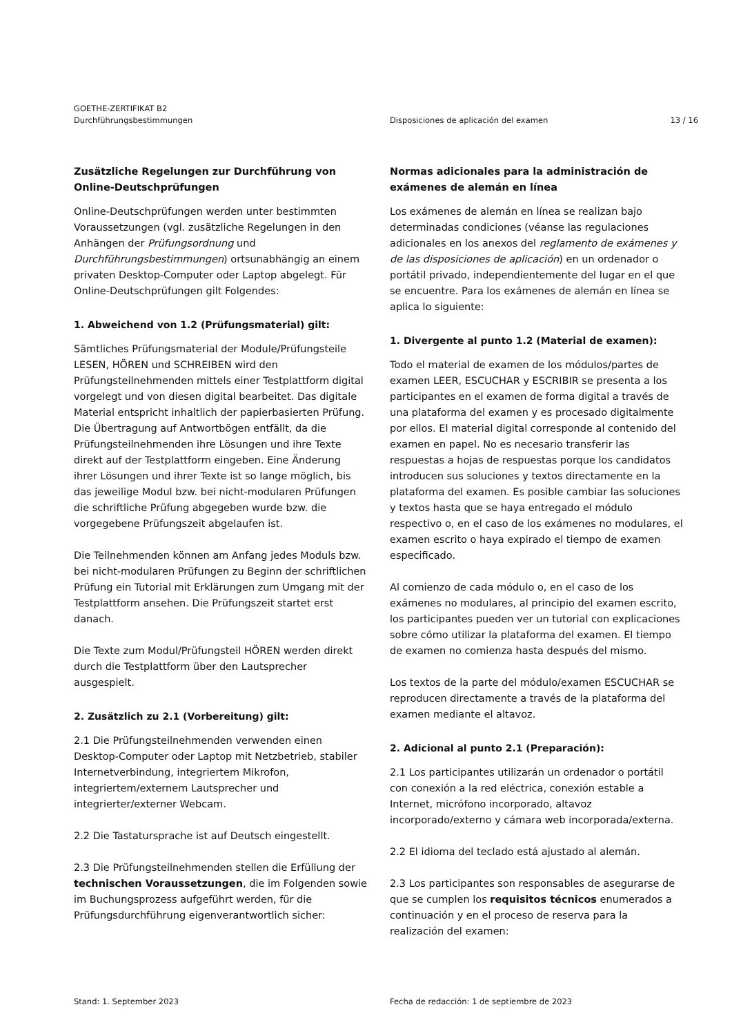GOETHE-ZERTIFIKAT B2
Durchführungsbestimmungen
Disposiciones de aplicación del examen
13 / 16
Zusätzliche Regelungen zur Durchführung von Online-Deutschprüfungen
Online-Deutschprüfungen werden unter bestimmten Voraussetzungen (vgl. zusätzliche Regelungen in den Anhängen der Prüfungsordnung und Durchführungsbestimmungen) ortsunabhängig an einem privaten Desktop-Computer oder Laptop abgelegt. Für Online-Deutschprüfungen gilt Folgendes:
1. Abweichend von 1.2 (Prüfungsmaterial) gilt:
Sämtliches Prüfungsmaterial der Module/Prüfungsteile LESEN, HÖREN und SCHREIBEN wird den Prüfungsteilnehmenden mittels einer Testplattform digital vorgelegt und von diesen digital bearbeitet. Das digitale Material entspricht inhaltlich der papierbasierten Prüfung. Die Übertragung auf Antwortbögen entfällt, da die Prüfungsteilnehmenden ihre Lösungen und ihre Texte direkt auf der Testplattform eingeben. Eine Änderung ihrer Lösungen und ihrer Texte ist so lange möglich, bis das jeweilige Modul bzw. bei nicht-modularen Prüfungen die schriftliche Prüfung abgegeben wurde bzw. die vorgegebene Prüfungszeit abgelaufen ist.
Die Teilnehmenden können am Anfang jedes Moduls bzw. bei nicht-modularen Prüfungen zu Beginn der schriftlichen Prüfung ein Tutorial mit Erklärungen zum Umgang mit der Testplattform ansehen. Die Prüfungszeit startet erst danach.
Die Texte zum Modul/Prüfungsteil HÖREN werden direkt durch die Testplattform über den Lautsprecher ausgespielt.
2. Zusätzlich zu 2.1 (Vorbereitung) gilt:
2.1 Die Prüfungsteilnehmenden verwenden einen Desktop-Computer oder Laptop mit Netzbetrieb, stabiler Internetverbindung, integriertem Mikrofon, integriertem/externem Lautsprecher und integrierter/externer Webcam.
2.2 Die Tastatursprache ist auf Deutsch eingestellt.
2.3 Die Prüfungsteilnehmenden stellen die Erfüllung der technischen Voraussetzungen, die im Folgenden sowie im Buchungsprozess aufgeführt werden, für die Prüfungsdurchführung eigenverantwortlich sicher:
Normas adicionales para la administración de exámenes de alemán en línea
Los exámenes de alemán en línea se realizan bajo determinadas condiciones (véanse las regulaciones adicionales en los anexos del reglamento de exámenes y de las disposiciones de aplicación) en un ordenador o portátil privado, independientemente del lugar en el que se encuentre. Para los exámenes de alemán en línea se aplica lo siguiente:
1. Divergente al punto 1.2 (Material de examen):
Todo el material de examen de los módulos/partes de examen LEER, ESCUCHAR y ESCRIBIR se presenta a los participantes en el examen de forma digital a través de una plataforma del examen y es procesado digitalmente por ellos. El material digital corresponde al contenido del examen en papel. No es necesario transferir las respuestas a hojas de respuestas porque los candidatos introducen sus soluciones y textos directamente en la plataforma del examen. Es posible cambiar las soluciones y textos hasta que se haya entregado el módulo respectivo o, en el caso de los exámenes no modulares, el examen escrito o haya expirado el tiempo de examen especificado.
Al comienzo de cada módulo o, en el caso de los exámenes no modulares, al principio del examen escrito, los participantes pueden ver un tutorial con explicaciones sobre cómo utilizar la plataforma del examen. El tiempo de examen no comienza hasta después del mismo.
Los textos de la parte del módulo/examen ESCUCHAR se reproducen directamente a través de la plataforma del examen mediante el altavoz.
2. Adicional al punto 2.1 (Preparación):
2.1 Los participantes utilizarán un ordenador o portátil con conexión a la red eléctrica, conexión estable a Internet, micrófono incorporado, altavoz incorporado/externo y cámara web incorporada/externa.
2.2 El idioma del teclado está ajustado al alemán.
2.3 Los participantes son responsables de asegurarse de que se cumplen los requisitos técnicos enumerados a continuación y en el proceso de reserva para la realización del examen:
Stand: 1. September 2023 Fecha de redacción: 1 de septiembre de 2023